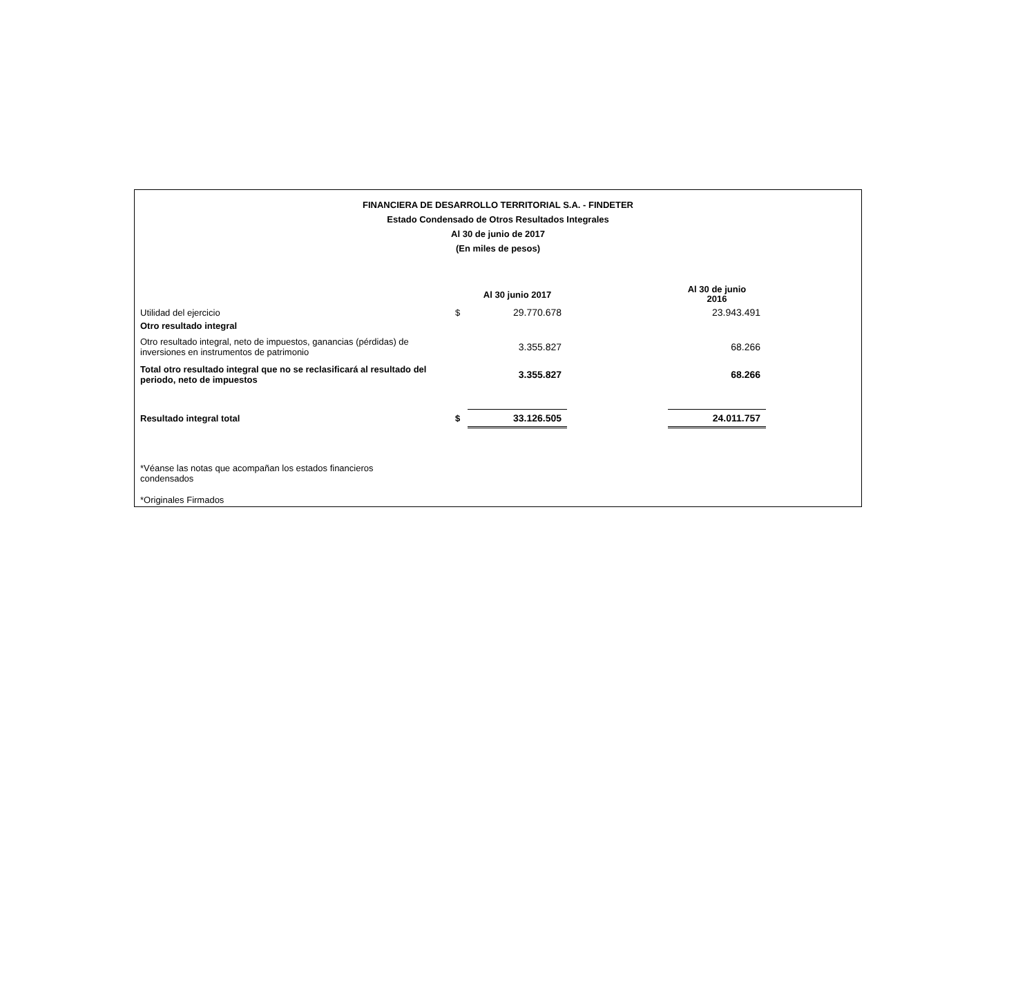FINANCIERA DE DESARROLLO TERRITORIAL S.A. - FINDETER
Estado Condensado de Otros Resultados Integrales
Al 30 de junio de 2017
(En miles de pesos)
| | | Al 30 junio 2017 | | Al 30 de junio 2016 |
| Utilidad del ejercicio | $ | 29.770.678 | | 23.943.491 |
| Otro resultado integral | | | | |
| Otro resultado integral, neto de impuestos, ganancias (pérdidas) de inversiones en instrumentos de patrimonio | | 3.355.827 | | 68.266 |
| Total otro resultado integral que no se reclasificará al resultado del periodo, neto de impuestos | | 3.355.827 | | 68.266 |
| Resultado integral total | $ | 33.126.505 | | 24.011.757 |
*Véanse las notas que acompañan los estados financieros
condensados
*Originales Firmados